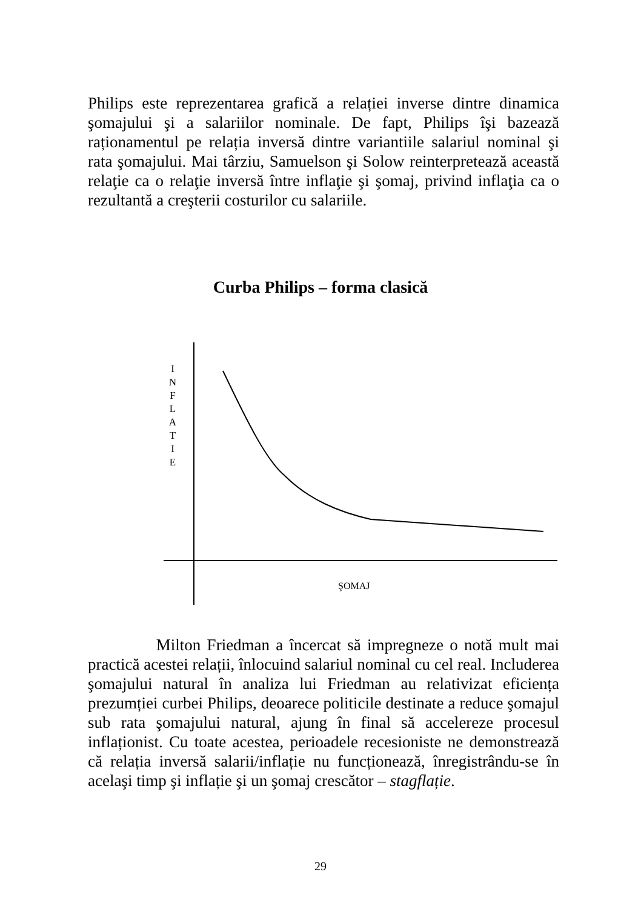Philips este reprezentarea grafică a relației inverse dintre dinamica şomajului şi a salariilor nominale. De fapt, Philips îşi bazează raționamentul pe relația inversă dintre variantiile salariul nominal şi rata şomajului. Mai târziu, Samuelson şi Solow reinterpretează această relaţie ca o relaţie inversă între inflaţie şi şomaj, privind inflaţia ca o rezultantă a creşterii costurilor cu salariile.
Curba Philips – forma clasică
I
N
F
L
A
T
I
E
ŞOMAJ
Milton Friedman a încercat să impregneze o notă mult mai practică acestei relații, înlocuind salariul nominal cu cel real. Includerea şomajului natural în analiza lui Friedman au relativizat eficiența prezumției curbei Philips, deoarece politicile destinate a reduce şomajul sub rata şomajului natural, ajung în final să accelereze procesul inflaționist. Cu toate acestea, perioadele recesioniste ne demonstrează că relația inversă salarii/inflație nu funcționează, înregistrându-se în acelaşi timp şi inflație şi un şomaj crescător – stagflație.
29